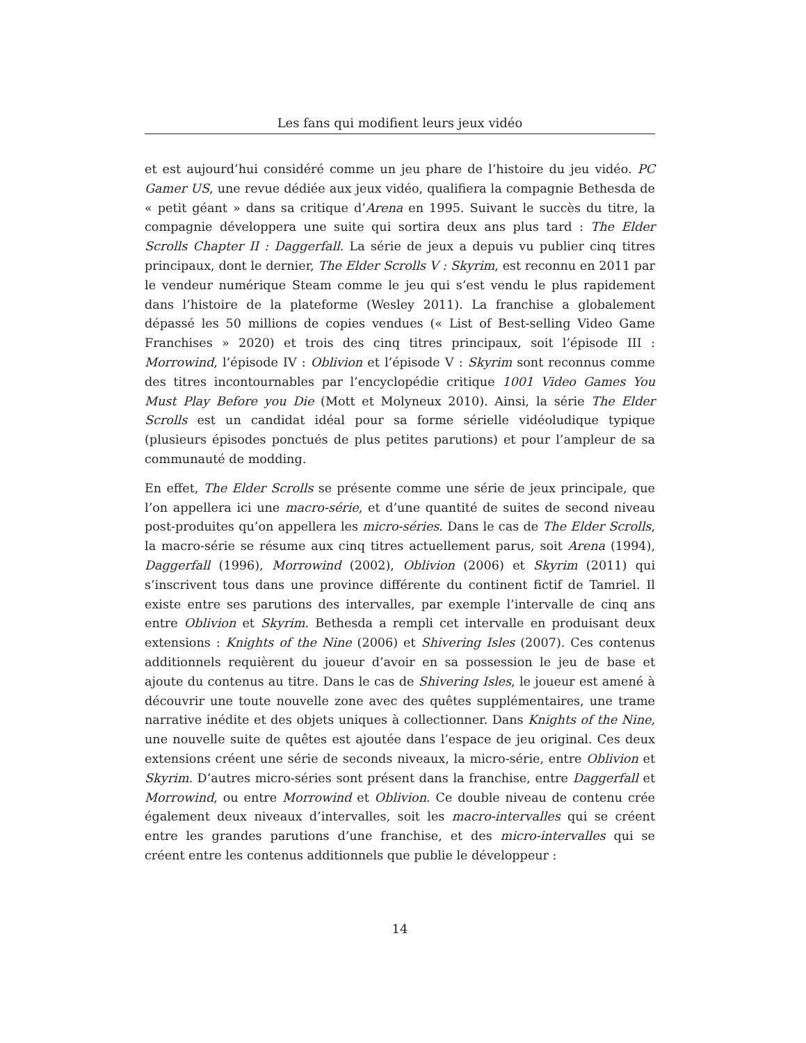Les fans qui modifient leurs jeux vidéo
et est aujourd’hui considéré comme un jeu phare de l’histoire du jeu vidéo. PC Gamer US, une revue dédiée aux jeux vidéo, qualifiera la compagnie Bethesda de « petit géant » dans sa critique d’Arena en 1995. Suivant le succès du titre, la compagnie développera une suite qui sortira deux ans plus tard : The Elder Scrolls Chapter II : Daggerfall. La série de jeux a depuis vu publier cinq titres principaux, dont le dernier, The Elder Scrolls V : Skyrim, est reconnu en 2011 par le vendeur numérique Steam comme le jeu qui s’est vendu le plus rapidement dans l’histoire de la plateforme (Wesley 2011). La franchise a globalement dépassé les 50 millions de copies vendues (« List of Best-selling Video Game Franchises » 2020) et trois des cinq titres principaux, soit l’épisode III : Morrowind, l’épisode IV : Oblivion et l’épisode V : Skyrim sont reconnus comme des titres incontournables par l’encyclopédie critique 1001 Video Games You Must Play Before you Die (Mott et Molyneux 2010). Ainsi, la série The Elder Scrolls est un candidat idéal pour sa forme sérielle vidéoludique typique (plusieurs épisodes ponctués de plus petites parutions) et pour l’ampleur de sa communauté de modding.
En effet, The Elder Scrolls se présente comme une série de jeux principale, que l’on appellera ici une macro-série, et d’une quantité de suites de second niveau post-produites qu’on appellera les micro-séries. Dans le cas de The Elder Scrolls, la macro-série se résume aux cinq titres actuellement parus, soit Arena (1994), Daggerfall (1996), Morrowind (2002), Oblivion (2006) et Skyrim (2011) qui s’inscrivent tous dans une province différente du continent fictif de Tamriel. Il existe entre ses parutions des intervalles, par exemple l’intervalle de cinq ans entre Oblivion et Skyrim. Bethesda a rempli cet intervalle en produisant deux extensions : Knights of the Nine (2006) et Shivering Isles (2007). Ces contenus additionnels requièrent du joueur d’avoir en sa possession le jeu de base et ajoute du contenus au titre. Dans le cas de Shivering Isles, le joueur est amené à découvrir une toute nouvelle zone avec des quêtes supplémentaires, une trame narrative inédite et des objets uniques à collectionner. Dans Knights of the Nine, une nouvelle suite de quêtes est ajoutée dans l’espace de jeu original. Ces deux extensions créent une série de seconds niveaux, la micro-série, entre Oblivion et Skyrim. D’autres micro-séries sont présent dans la franchise, entre Daggerfall et Morrowind, ou entre Morrowind et Oblivion. Ce double niveau de contenu crée également deux niveaux d’intervalles, soit les macro-intervalles qui se créent entre les grandes parutions d’une franchise, et des micro-intervalles qui se créent entre les contenus additionnels que publie le développeur :
14